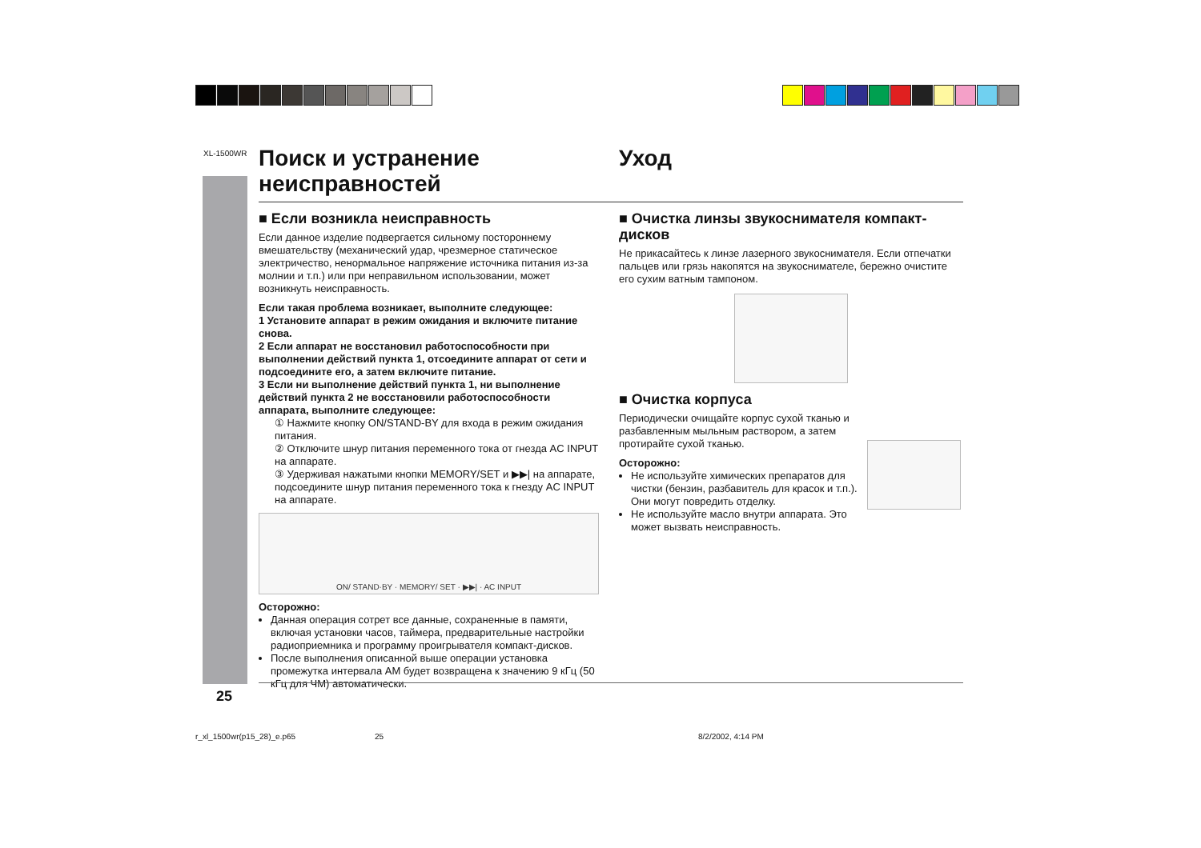XL-1500WR
Поиск и устранение неисправностей Уход
■ Если возникла неисправность
Если данное изделие подвергается сильному постороннему вмешательству (механический удар, чрезмерное статическое электричество, ненормальное напряжение источника питания из-за молнии и т.п.) или при неправильном использовании, может возникнуть неисправность.
Если такая проблема возникает, выполните следующее:
1 Установите аппарат в режим ожидания и включите питание снова.
2 Если аппарат не восстановил работоспособности при выполнении действий пункта 1, отсоедините аппарат от сети и подсоедините его, а затем включите питание.
3 Если ни выполнение действий пункта 1, ни выполнение действий пункта 2 не восстановили работоспособности аппарата, выполните следующее:
① Нажмите кнопку ON/STAND-BY для входа в режим ожидания питания.
② Отключите шнур питания переменного тока от гнезда AC INPUT на аппарате.
③ Удерживая нажатыми кнопки MEMORY/SET и ▶▶| на аппарате, подсоедините шнур питания переменного тока к гнезду AC INPUT на аппарате.
ON/ STAND·BY · MEMORY/ SET · ▶▶| · AC INPUT
Осторожно:
Данная операция сотрет все данные, сохраненные в памяти, включая установки часов, таймера, предварительные настройки радиоприемника и программу проигрывателя компакт-дисков.
После выполнения описанной выше операции установка промежутка интервала AM будет возвращена к значению 9 кГц (50 кГц для ЧМ) автоматически.
■ Очистка линзы звукоснимателя компакт-дисков
Не прикасайтесь к линзе лазерного звукоснимателя. Если отпечатки пальцев или грязь накопятся на звукоснимателе, бережно очистите его сухим ватным тампоном.
■ Очистка корпуса
Периодически очищайте корпус сухой тканью и разбавленным мыльным раствором, а затем протирайте сухой тканью.
Осторожно:
Не используйте химических препаратов для чистки (бензин, разбавитель для красок и т.п.). Они могут повредить отделку.
Не используйте масло внутри аппарата. Это может вызвать неисправность.
25
r_xl_1500wr(p15_28)_e.p65 25 8/2/2002, 4:14 PM